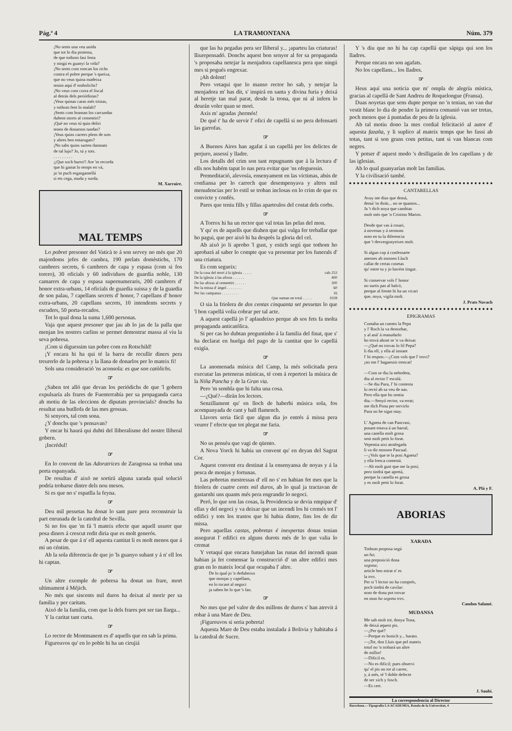Pág.ª 4 LA TRAMONTANA Núm. 379
¡No sents una veu unida
que tot lo dia protesta,
de que tothom fasi festa
y ningú es guanyi la vida?
¡No sents com roncan los richs
contra el pobre perque 's queixa,
que no veus quina madeixa
tenim aquí d' embolichs?
¡No veus com corra el fiscal
al detrás dels periódistas?
¡Veus quinas caras més tristas,
y tothom fent lo malalt?
¡Sents com braman los carcundas
dubent morts al cementiri?
¡Qué no veus tú quin deliri
tenen de donarnos tundas?
¡Veus quins carrers plens de sots
y altres ben entarugats?
¡No sabs quins surten damnats
de tal lujo? Jo, tú y tots.
. . . . . . . . .
¡¡Que soch burro!! Are 'm recorda
que hi gastat lo temps en vá,
ja 'm puch esgargamellá
si ets cega, muda y sorda.
M. Xarraire.
MAL TEMPS
Lo pobret presoner del Vaticà te á son servey no més que 20 majordoms jefes de cambra, 190 prelats domèstichs, 170 cambrers secrets, 6 cambrers de capa y espasa (com si fos torero), 30 oficials y 60 individuos de guardia noble, 130 camarers de capa y espasa supernumeraris, 200 cambrers d' honor extra-urbans, 14 oficials de guardia suissa y de la guardia de son palau, 7 capellans secrets d' honor, 7 capellans d' honor extra-urbans, 20 capellans secrets, 10 intendents secrets y escuders, 50 porta-recados.
Tot lo qual dona la suma 1,600 personas.
Vaja que aquest presoner que jau ab lo jas de la palla que menjan los nostres carlins se permet demostrar massa al viu la seva pobresa.
¡Com si diguessim tan pobre com en Rotschild!
¡Y encara hi ha qui té la barra de recullir diners pera treurerlo de la pobresa y la llana de donarlos per lo mateix fi!
Sols una consideració 'ns aconsola: es que son catòlichs.
☞
¿Saben tot alló que devan los periódichs de que 'l gobern expulsaría als frares de Fuenterrabía per sa propaganda carca ab motiu de las eleccions de diputats provincials? donchs ha resultat una butllofa de las mes grossas.
Si senyors, tal com sona.
¿Y donchs que 's pensavan?
Y encar hi haurá qui dubti del lliberalisme del nostre lliberal gobern.
¡Incrédul!
☞
En lo convent de las Adoratrices de Zaragossa sa trobat una porta espanyada.
De resultas d' aixó ne sortirá alguna xarada qual solució podría trobarse dintre dels nou mesos.
Si es que no s' espatlla la feyna.
☞
Deu mil pessetas ha donat lo sant pare pera reconstruir la part enrunada de la catedral de Sevilla.
Si no fos que 'm fá 'l mateix efecte que aquell usurer que posa diners á crescut redit diria que es molt generós.
A pesar de que á n' ell aquesta cantitat li es molt menos que á mi un céntim.
Ab la sola diferencia de que jo 'ls guanyo suhant y á n' ell los hi captan.
☞
Un altre exemple de pobresa ha donat un frare, mort ultimament á Méjich.
No més que siscents mil duros ha deixat al morir per sa familia y per caritats.
Aixó de la familia, com que la dels frares pot ser tan llarga...
Y la caritat tant curta.
☞
Lo rector de Montmanent es d' aquells que en sab la prima.
Figureuvos qu' en lo poble hi ha un cirujiá
que las ha pegadas pera ser lliberal y... ¡aparteu las criaturas! lliurepensadó. Donchs aquest bon senyor al fer sa propaganda 's proposaba netejar la menjadora capellanesca pera que ningú mes si pogués engrexar.
¡Ah dolent!
Pero vetaqui que lo manso rector ho sab, y netejar la menjadora m' has dit, s' inspirá en santa y divina furia y deixá al heretje tan mal parat, desde la trona, que ni al infern lo deurán voler quan se mori.
Axis m' agradas ¡hermós!
De qué t' ha de servir l' ofici de capellá si no pera defensarti las garrofas.
☞
A Buenos Aires han agafat á un capellá per los delictes de perjuro, assessí y lladre.
Los detalls del crim son tant repugnants que á la lectura d' ells nos habém tapat lo nas pera evitar que 'ns ofeguessin.
Premeditació, alevosía, ensenyament en las víctimas, abús de confiansa per lo carrech que desempenyava y altres mil menudencias per lo estil se troban inclosas en lo crim de que es convicte y confés.
Pares que teniu fills y fillas aparteulos del costat dels corbs.
☞
A Torrox hi ha un rector que val totas las pelas del mon.
Y qu' es de aquells que diuhen que qui vulga fer treballar que ho pagui, que per aixó hi ha desprès la gloria del cel.
Ab aixó jo li aprobo 'l gust, y estich segú que tothom ho aprobará al saber lo compte que va presentar per los funerals d' una criatura.
Es com segueix:
| De la casa del mort á la iglesia . . . . . | rals 253 |
| De la iglesia á las aforas . . . . . . | 400 |
| De las aforas al cementiri . . . . . . | 300 |
| Per la missa d' ángel . . . . . . . . | 60 |
| Per las campanas . . . . . . . . . | 16 |
| Que suman un total . . . . . | 1028 |
O sia la friolera de dos centas cinquanta set pessetas lo que 'l bon capellá volia cobrar per tal acte.
A aquest capellá jo l' aplaudeixo perque ab sos fets fa molta propaganda anticatólica.
Si per cas ho dubtan preguntinho á la familia del finat, que s' ha declarat en huelga del pago de la cantitat que lo capellá exigía.
☞
La anomenada música del Camp, la més solicitada pera executar las peteneras místicas, té com á repertori la música de la Niña Pancha y de la Gran via.
Pero 'm sembla que hi falta una cosa.
—¿Qué?—dirán los lectors.
Senzillament qu' en lloch de haberhi música sola, fos acompanyada de cant y ball flamench.
Llavors seria fácil que algun dia jo entrés á missa pera veurer l' efecte que tot plegat me faria.
☞
No us penséu que vagi de qüento.
A Nova Yorck hi habia un convent qu' en deyan del Sagrat Cor.
Aquest convent era destinat á la ensenyansa de noyas y á la pesca de monjas y fortunas.
Las pobretas mestressas d' ell no s' en habian fet mes que la friolera de cuatre cents mil duros, ab lo qual ja tractavan de gastarnhi uns quants més pera engrandir lo negoci.
Peró, lo que son las cosas, la Providencia se devia empipar d' ellas y del negoci y va deixar que un incendi los hi cremés tot l' edifici y tots los trastos que hi habia dintre, fins los de dir missa.
Pero aquellas castas, pobretas é inexpertas donas tenian assegurat l' edifici en alguns durots més de lo que valia lo cremat
Y vetaquí que encara fumejaban las runas del incendi quan habian ja fet comensar la construcció d' un altre edifici mes gran en lo mateix local que ocupaba l' altre.
De lo qual jo 'n deduheixo
que monjas y capellans,
en lo tocant al negoci
ja saben be lo que 's fan.
☞
No mes que pel valor de dos millons de duros s' han atrevit á robar á una Mare de Deu.
¡Figureuvos si seria pobreta!
Aquesta Mare de Deu estaba instalada á Bolivia y habitaba á la catedral de Sucre.
Y 's diu que no hi ha cap capellá que sápiga qui son los lladres.
Perque encara no son agafats.
No los capellans... los lladres.
☞
Heus aquí una noticia que m' ompla de alegría mística, gracias al capellá de Sant Andreu de Roquelongue (Fransa).
Duas noyetas que sens dupte perque no 'n tenian, no van dur vestit blanc lo dia de pendre la primera comunió van ser tretas, poch menos que á puntadas de peu de la iglesia.
Ab tal motiu dono la mes cordial felicitació al autor d' aquesta fazaña, y li suplico al mateix temps que ho fassi ab totas, tant si son grans com petitas, tant si van blancas com negres.
Y potser d' aquest modo 's deslligarán de los capellans y de las iglesias.
Ab lo qual guanyarían molt las familias.
Y la civilisació també.
CANTARELLAS
Avuy me dius que demá,
demá 'm dirás... no se quantos...
Ja 't dich noya que cambias
molt més que 'n Cristino Martos.
Desde que vas á rosari,
á novenas y á sermons
noto en tu la diferencia
que 't desvergonyeixes molt.
Si algun cop á confessarte
anesses ab mossen Lluch
callat de certas cosetas
qu' entre tu y jo havém tingut.
Si conservar vols l' honor
no surtis pas al balcó,
perque al frente hi ha un vicari
que, noya, vigila molt.
J. Prats Navach
EPIGRAMAS
Contaba un cuento la Pepa
y l' Roch la va destorbar,
y al aná' á reanudarlo
ho trová ahont se 'n va deixar.
—¿Qué no trovas lo fil Pepa?
li diu ell, y ella al instant
l' hi respon.—¿Com vols que l' trovi?
¡no me l' haguessis trencat!
—Com se diu la nebodeta,
diu al rector l' escolá.
—Se diu Pura, l' hi contesta
lo rectó ab sa veu de nas.
Pero ella que ho sentia
diu.—Senyó rector, va errat;
me dich Pona per servirlo
Pura no he sigut may.
L' Agneta de can Pancrasi,
posant estava á un barral,
una canella molt grosa
sent molt petit lo forat.
Vepentia aixi atrafegada
li va dir mossen Pascual.
—¿Vols que te la posi Agneta?
y ella fresca contestá.
—Ab molt gust que me la posi;
pero tindrá que apretá,
perque la canella es grosa
y es molt petit lo forat.
A. Plá y F.
ABORIAS
XARADA
Tothom proposa segú
un ha;
una preposició dona
segona;
article ben mirat n' es
la tres.
Per si 'l lector no ha comprés,
poch tindrá de cavilar:
nom de dona pot trovar
en mon ha segona tres.
Candon Salamé.
MUDANSA
Me sab molt tot, donya Tona,
de deixá aquest pis.
—¿Per qué?
—Perque es bonich y... barato.
—¡Tot, don Lluis que pel mateix
total no 'n trobará un altre
de millor!
—Dificil es.
—No es dificil; pues observi
qu' el pis no tot al carrer,
y, á més, té 'l doble defecte
de ser xich y fosch.
—Es cert.
J. Saubí.
La correspondencia al Director
Barcelona.—Tipografía LA ACADEMIA, Ronda de la Universitat, 4